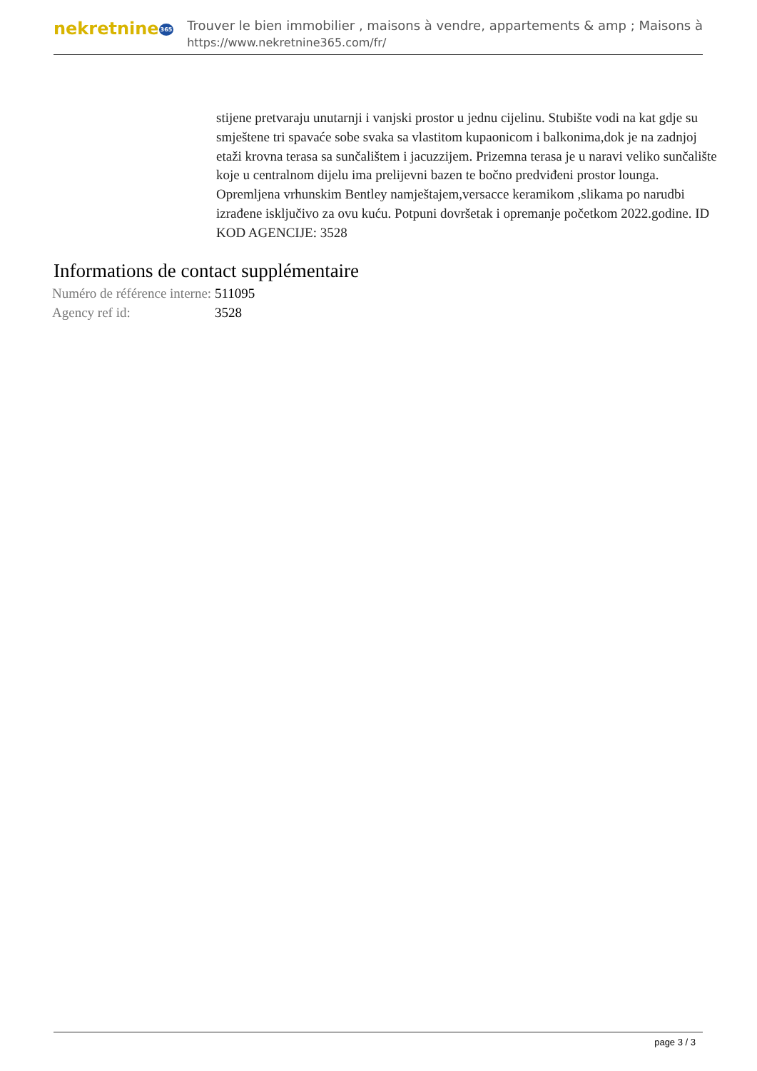nekretnine365
Trouver le bien immobilier , maisons à vendre, appartements & amp ; Maisons à
https://www.nekretnine365.com/fr/
stijene pretvaraju unutarnji i vanjski prostor u jednu cijelinu. Stubište vodi na kat gdje su smještene tri spavaće sobe svaka sa vlastitom kupaonicom i balkonima,dok je na zadnjoj etaži krovna terasa sa sunčalištem i jacuzzijem. Prizemna terasa je u naravi veliko sunčalište koje u centralnom dijelu ima prelijevni bazen te bočno predviđeni prostor lounga. Opremljena vrhunskim Bentley namještajem,versacce keramikom ,slikama po narudbi izrađene isključivo za ovu kuću. Potpuni dovršetak i opremanje početkom 2022.godine. ID KOD AGENCIJE: 3528
Informations de contact supplémentaire
| Numéro de référence interne: | 511095 |
| Agency ref id: | 3528 |
page 3 / 3